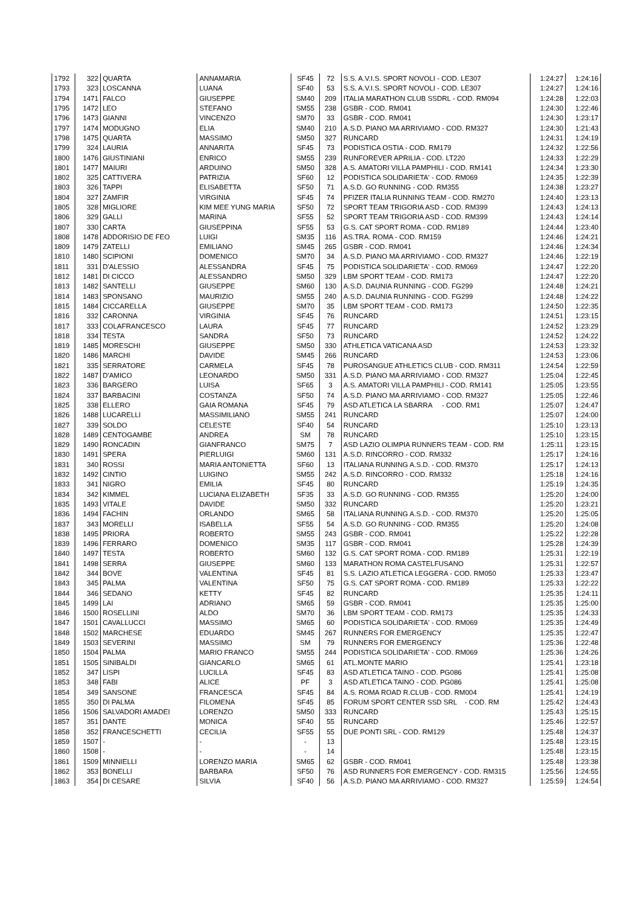| 1792 | 322 | QUARTA | ANNAMARIA | SF45 | 72 | S.S. A.V.I.S. SPORT NOVOLI - COD. LE307 | 1:24:27 | 1:24:16 |
| 1793 | 323 | LOSCANNA | LUANA | SF40 | 53 | S.S. A.V.I.S. SPORT NOVOLI - COD. LE307 | 1:24:27 | 1:24:16 |
| 1794 | 1471 | FALCO | GIUSEPPE | SM40 | 209 | ITALIA MARATHON CLUB SSDRL - COD. RM094 | 1:24:28 | 1:22:03 |
| 1795 | 1472 | LEO | STEFANO | SM55 | 238 | GSBR - COD. RM041 | 1:24:30 | 1:22:46 |
| 1796 | 1473 | GIANNI | VINCENZO | SM70 | 33 | GSBR - COD. RM041 | 1:24:30 | 1:23:17 |
| 1797 | 1474 | MODUGNO | ELIA | SM40 | 210 | A.S.D. PIANO MA ARRIVIAMO - COD. RM327 | 1:24:30 | 1:21:43 |
| 1798 | 1475 | QUARTA | MASSIMO | SM50 | 327 | RUNCARD | 1:24:31 | 1:24:19 |
| 1799 | 324 | LAURIA | ANNARITA | SF45 | 73 | PODISTICA OSTIA - COD. RM179 | 1:24:32 | 1:22:56 |
| 1800 | 1476 | GIUSTINIANI | ENRICO | SM55 | 239 | RUNFOREVER APRILIA - COD. LT220 | 1:24:33 | 1:22:29 |
| 1801 | 1477 | MAIURI | ARDUINO | SM50 | 328 | A.S. AMATORI VILLA PAMPHILI - COD. RM141 | 1:24:34 | 1:23:30 |
| 1802 | 325 | CATTIVERA | PATRIZIA | SF60 | 12 | PODISTICA SOLIDARIETA' - COD. RM069 | 1:24:35 | 1:22:39 |
| 1803 | 326 | TAPPI | ELISABETTA | SF50 | 71 | A.S.D. GO RUNNING - COD. RM355 | 1:24:38 | 1:23:27 |
| 1804 | 327 | ZAMFIR | VIRGINIA | SF45 | 74 | PFIZER ITALIA RUNNING TEAM - COD. RM270 | 1:24:40 | 1:23:13 |
| 1805 | 328 | MIGLIORE | KIM MEE YUNG MARIA | SF50 | 72 | SPORT TEAM TRIGORIA ASD - COD. RM399 | 1:24:43 | 1:24:13 |
| 1806 | 329 | GALLI | MARINA | SF55 | 52 | SPORT TEAM TRIGORIA ASD - COD. RM399 | 1:24:43 | 1:24:14 |
| 1807 | 330 | CARTA | GIUSEPPINA | SF55 | 53 | G.S. CAT SPORT ROMA - COD. RM189 | 1:24:44 | 1:23:40 |
| 1808 | 1478 | ADDORISIO DE FEO | LUIGI | SM35 | 116 | AS.TRA. ROMA - COD. RM159 | 1:24:46 | 1:24:21 |
| 1809 | 1479 | ZATELLI | EMILIANO | SM45 | 265 | GSBR - COD. RM041 | 1:24:46 | 1:24:34 |
| 1810 | 1480 | SCIPIONI | DOMENICO | SM70 | 34 | A.S.D. PIANO MA ARRIVIAMO - COD. RM327 | 1:24:46 | 1:22:19 |
| 1811 | 331 | D'ALESSIO | ALESSANDRA | SF45 | 75 | PODISTICA SOLIDARIETA' - COD. RM069 | 1:24:47 | 1:22:20 |
| 1812 | 1481 | DI CICCO | ALESSANDRO | SM50 | 329 | LBM SPORT TEAM - COD. RM173 | 1:24:47 | 1:22:20 |
| 1813 | 1482 | SANTELLI | GIUSEPPE | SM60 | 130 | A.S.D. DAUNIA RUNNING - COD. FG299 | 1:24:48 | 1:24:21 |
| 1814 | 1483 | SPONSANO | MAURIZIO | SM55 | 240 | A.S.D. DAUNIA RUNNING - COD. FG299 | 1:24:48 | 1:24:22 |
| 1815 | 1484 | CICCARELLA | GIUSEPPE | SM70 | 35 | LBM SPORT TEAM - COD. RM173 | 1:24:50 | 1:22:35 |
| 1816 | 332 | CARONNA | VIRGINIA | SF45 | 76 | RUNCARD | 1:24:51 | 1:23:15 |
| 1817 | 333 | COLAFRANCESCO | LAURA | SF45 | 77 | RUNCARD | 1:24:52 | 1:23:29 |
| 1818 | 334 | TESTA | SANDRA | SF50 | 73 | RUNCARD | 1:24:52 | 1:24:22 |
| 1819 | 1485 | MORESCHI | GIUSEPPE | SM50 | 330 | ATHLETICA VATICANA ASD | 1:24:53 | 1:23:32 |
| 1820 | 1486 | MARCHI | DAVIDE | SM45 | 266 | RUNCARD | 1:24:53 | 1:23:06 |
| 1821 | 335 | SERRATORE | CARMELA | SF45 | 78 | PUROSANGUE ATHLETICS CLUB - COD. RM311 | 1:24:54 | 1:22:59 |
| 1822 | 1487 | D'AMICO | LEONARDO | SM50 | 331 | A.S.D. PIANO MA ARRIVIAMO - COD. RM327 | 1:25:04 | 1:22:45 |
| 1823 | 336 | BARGERO | LUISA | SF65 | 3 | A.S. AMATORI VILLA PAMPHILI - COD. RM141 | 1:25:05 | 1:23:55 |
| 1824 | 337 | BARBACINI | COSTANZA | SF50 | 74 | A.S.D. PIANO MA ARRIVIAMO - COD. RM327 | 1:25:05 | 1:22:46 |
| 1825 | 338 | ELLERO | GAIA ROMANA | SF45 | 79 | ASD ATLETICA LA SBARRA - COD. RM1 | 1:25:07 | 1:24:47 |
| 1826 | 1488 | LUCARELLI | MASSIMILIANO | SM55 | 241 | RUNCARD | 1:25:07 | 1:24:00 |
| 1827 | 339 | SOLDO | CELESTE | SF40 | 54 | RUNCARD | 1:25:10 | 1:23:13 |
| 1828 | 1489 | CENTOGAMBE | ANDREA | SM | 78 | RUNCARD | 1:25:10 | 1:23:15 |
| 1829 | 1490 | RONCADIN | GIANFRANCO | SM75 | 7 | ASD LAZIO OLIMPIA RUNNERS TEAM - COD. RM | 1:25:11 | 1:23:15 |
| 1830 | 1491 | SPERA | PIERLUIGI | SM60 | 131 | A.S.D. RINCORRO - COD. RM332 | 1:25:17 | 1:24:16 |
| 1831 | 340 | ROSSI | MARIA ANTONIETTA | SF60 | 13 | ITALIANA RUNNING A.S.D. - COD. RM370 | 1:25:17 | 1:24:13 |
| 1832 | 1492 | CINTIO | LUIGINO | SM55 | 242 | A.S.D. RINCORRO - COD. RM332 | 1:25:18 | 1:24:16 |
| 1833 | 341 | NIGRO | EMILIA | SF45 | 80 | RUNCARD | 1:25:19 | 1:24:35 |
| 1834 | 342 | KIMMEL | LUCIANA ELIZABETH | SF35 | 33 | A.S.D. GO RUNNING - COD. RM355 | 1:25:20 | 1:24:00 |
| 1835 | 1493 | VITALE | DAVIDE | SM50 | 332 | RUNCARD | 1:25:20 | 1:23:21 |
| 1836 | 1494 | FACHIN | ORLANDO | SM65 | 58 | ITALIANA RUNNING A.S.D. - COD. RM370 | 1:25:20 | 1:25:05 |
| 1837 | 343 | MORELLI | ISABELLA | SF55 | 54 | A.S.D. GO RUNNING - COD. RM355 | 1:25:20 | 1:24:08 |
| 1838 | 1495 | PRIORA | ROBERTO | SM55 | 243 | GSBR - COD. RM041 | 1:25:22 | 1:22:28 |
| 1839 | 1496 | FERRARO | DOMENICO | SM35 | 117 | GSBR - COD. RM041 | 1:25:28 | 1:24:39 |
| 1840 | 1497 | TESTA | ROBERTO | SM60 | 132 | G.S. CAT SPORT ROMA - COD. RM189 | 1:25:31 | 1:22:19 |
| 1841 | 1498 | SERRA | GIUSEPPE | SM60 | 133 | MARATHON ROMA CASTELFUSANO | 1:25:31 | 1:22:57 |
| 1842 | 344 | BOVE | VALENTINA | SF45 | 81 | S.S. LAZIO ATLETICA LEGGERA - COD. RM050 | 1:25:33 | 1:23:47 |
| 1843 | 345 | PALMA | VALENTINA | SF50 | 75 | G.S. CAT SPORT ROMA - COD. RM189 | 1:25:33 | 1:22:22 |
| 1844 | 346 | SEDANO | KETTY | SF45 | 82 | RUNCARD | 1:25:35 | 1:24:11 |
| 1845 | 1499 | LAI | ADRIANO | SM65 | 59 | GSBR - COD. RM041 | 1:25:35 | 1:25:00 |
| 1846 | 1500 | ROSELLINI | ALDO | SM70 | 36 | LBM SPORT TEAM - COD. RM173 | 1:25:35 | 1:24:33 |
| 1847 | 1501 | CAVALLUCCI | MASSIMO | SM65 | 60 | PODISTICA SOLIDARIETA' - COD. RM069 | 1:25:35 | 1:24:49 |
| 1848 | 1502 | MARCHESE | EDUARDO | SM45 | 267 | RUNNERS FOR EMERGENCY | 1:25:35 | 1:22:47 |
| 1849 | 1503 | SEVERINI | MASSIMO | SM | 79 | RUNNERS FOR EMERGENCY | 1:25:36 | 1:22:48 |
| 1850 | 1504 | PALMA | MARIO FRANCO | SM55 | 244 | PODISTICA SOLIDARIETA' - COD. RM069 | 1:25:36 | 1:24:26 |
| 1851 | 1505 | SINIBALDI | GIANCARLO | SM65 | 61 | ATL.MONTE MARIO | 1:25:41 | 1:23:18 |
| 1852 | 347 | LISPI | LUCILLA | SF45 | 83 | ASD ATLETICA TAINO - COD. PG086 | 1:25:41 | 1:25:08 |
| 1853 | 348 | FABI | ALICE | PF | 3 | ASD ATLETICA TAINO - COD. PG086 | 1:25:41 | 1:25:08 |
| 1854 | 349 | SANSONE | FRANCESCA | SF45 | 84 | A.S. ROMA ROAD R.CLUB - COD. RM004 | 1:25:41 | 1:24:19 |
| 1855 | 350 | DI PALMA | FILOMENA | SF45 | 85 | FORUM SPORT CENTER SSD SRL - COD. RM | 1:25:42 | 1:24:43 |
| 1856 | 1506 | SALVADORI AMADEI | LORENZO | SM50 | 333 | RUNCARD | 1:25:43 | 1:25:15 |
| 1857 | 351 | DANTE | MONICA | SF40 | 55 | RUNCARD | 1:25:46 | 1:22:57 |
| 1858 | 352 | FRANCESCHETTI | CECILIA | SF55 | 55 | DUE PONTI SRL - COD. RM129 | 1:25:48 | 1:24:37 |
| 1859 | 1507 | - | - | - | 13 | | 1:25:48 | 1:23:15 |
| 1860 | 1508 | - | - | - | 14 | | 1:25:48 | 1:23:15 |
| 1861 | 1509 | MINNIELLI | LORENZO MARIA | SM65 | 62 | GSBR - COD. RM041 | 1:25:48 | 1:23:38 |
| 1862 | 353 | BONELLI | BARBARA | SF50 | 76 | ASD RUNNERS FOR EMERGENCY - COD. RM315 | 1:25:56 | 1:24:55 |
| 1863 | 354 | DI CESARE | SILVIA | SF40 | 56 | A.S.D. PIANO MA ARRIVIAMO - COD. RM327 | 1:25:59 | 1:24:54 |